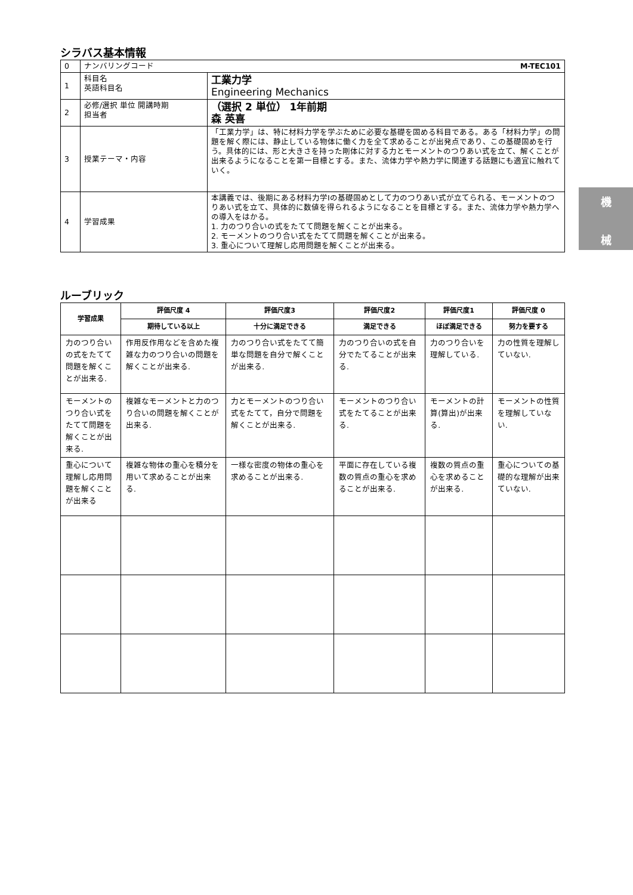シラバス基本情報
| 0 | ナンバリングコード M-TEC101 | |
| 1 | 科目名 英語科目名 | 工業力学 Engineering Mechanics |
| 2 | 必修/選択 単位 開講時期 担当者 | （選択 2 単位） 1年前期 森 英喜 |
| 3 | 授業テーマ・内容 | 「工業力学」は、特に材料力学を学ぶために必要な基礎を固める科目である。ある「材料力学」の問題を解く際には、静止している物体に働く力を全て求めることが出発点であり、この基礎固めを行う。具体的には、形と大きさを持った剛体に対する力とモーメントのつりあい式を立て、解くことが出来るようになることを第一目標とする。また、流体力学や熱力学に関連する話題にも適宜に触れていく。 |
| 4 | 学習成果 | 本講義では、後期にある材料力学Ⅰの基礎固めとして力のつりあい式が立てられる、モーメントのつりあい式を立て、具体的に数値を得られるようになることを目標とする。また、流体力学や熱力学への導入をはかる。 1. 力のつり合いの式をたてて問題を解くことが出来る。 2. モーメントのつり合い式をたてて問題を解くことが出来る。 3. 重心について理解し応用問題を解くことが出来る。 |
ルーブリック
| 学習成果 | 評価尺度 4 | 評価尺度3 | 評価尺度2 | 評価尺度1 | 評価尺度 0 |
| --- | --- | --- | --- | --- | --- |
| | 期待している以上 | 十分に満足できる | 満足できる | ほぼ満足できる | 努力を要する |
| 力のつり合いの式をたてて問題を解くことが出来る. | 作用反作用などを含めた複雑な力のつり合いの問題を解くことが出来る. | 力のつり合い式をたてて簡単な問題を自分で解くことが出来る. | 力のつり合いの式を自分でたてることが出来る. | 力のつり合いを理解している. | 力の性質を理解していない. |
| モーメントのつり合い式をたてて問題を解くことが出来る. | 複雑なモーメントと力のつり合いの問題を解くことが出来る. | 力とモーメントのつり合い式をたてて，自分で問題を解くことが出来る. | モーメントのつり合い式をたてることが出来る. | モーメントの計算(算出)が出来る. | モーメントの性質を理解していない. |
| 重心について理解し応用問題を解くことが出来る | 複雑な物体の重心を積分を用いて求めることが出来る. | 一様な密度の物体の重心を求めることが出来る. | 平面に存在している複数の質点の重心を求めることが出来る. | 複数の質点の重心を求めることが出来る. | 重心についての基礎的な理解が出来ていない. |
機
械